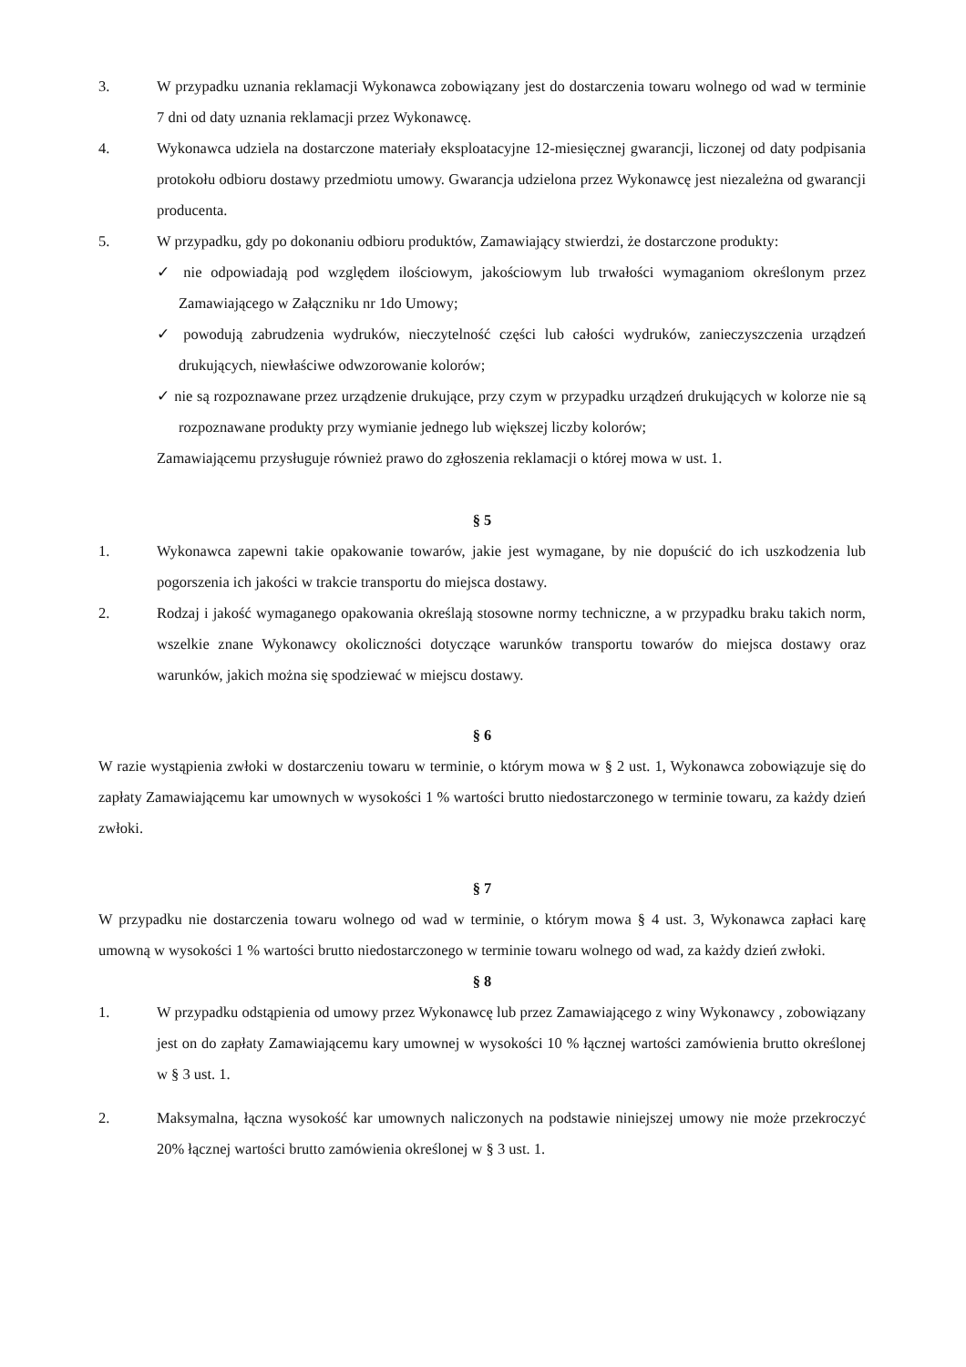3. W przypadku uznania reklamacji Wykonawca zobowiązany jest do dostarczenia towaru wolnego od wad w terminie 7 dni od daty uznania reklamacji przez Wykonawcę.
4. Wykonawca udziela na dostarczone materiały eksploatacyjne 12-miesięcznej gwarancji, liczonej od daty podpisania protokołu odbioru dostawy przedmiotu umowy. Gwarancja udzielona przez Wykonawcę jest niezależna od gwarancji producenta.
5. W przypadku, gdy po dokonaniu odbioru produktów, Zamawiający stwierdzi, że dostarczone produkty:
✓ nie odpowiadają pod względem ilościowym, jakościowym lub trwałości wymaganiom określonym przez Zamawiającego w Załączniku nr 1do Umowy;
✓ powodują zabrudzenia wydruków, nieczytelność części lub całości wydruków, zanieczyszczenia urządzeń drukujących, niewłaściwe odwzorowanie kolorów;
✓ nie są rozpoznawane przez urządzenie drukujące, przy czym w przypadku urządzeń drukujących w kolorze nie są rozpoznawane produkty przy wymianie jednego lub większej liczby kolorów;
Zamawiającemu przysługuje również prawo do zgłoszenia reklamacji o której mowa w ust. 1.
§ 5
1. Wykonawca zapewni takie opakowanie towarów, jakie jest wymagane, by nie dopuścić do ich uszkodzenia lub pogorszenia ich jakości w trakcie transportu do miejsca dostawy.
2. Rodzaj i jakość wymaganego opakowania określają stosowne normy techniczne, a w przypadku braku takich norm, wszelkie znane Wykonawcy okoliczności dotyczące warunków transportu towarów do miejsca dostawy oraz warunków, jakich można się spodziewać w miejscu dostawy.
§ 6
W razie wystąpienia zwłoki w dostarczeniu towaru w terminie, o którym mowa w § 2 ust. 1, Wykonawca zobowiązuje się do zapłaty Zamawiającemu kar umownych w wysokości 1 % wartości brutto niedostarczonego w terminie towaru, za każdy dzień zwłoki.
§ 7
W przypadku nie dostarczenia towaru wolnego od wad w terminie, o którym mowa § 4 ust. 3, Wykonawca zapłaci karę umowną w wysokości 1 % wartości brutto niedostarczonego w terminie towaru wolnego od wad, za każdy dzień zwłoki.
§ 8
1. W przypadku odstąpienia od umowy przez Wykonawcę lub przez Zamawiającego z winy Wykonawcy , zobowiązany jest on do zapłaty Zamawiającemu kary umownej w wysokości 10 % łącznej wartości zamówienia brutto określonej w § 3 ust. 1.
2. Maksymalna, łączna wysokość kar umownych naliczonych na podstawie niniejszej umowy nie może przekroczyć 20% łącznej wartości brutto zamówienia określonej w § 3 ust. 1.